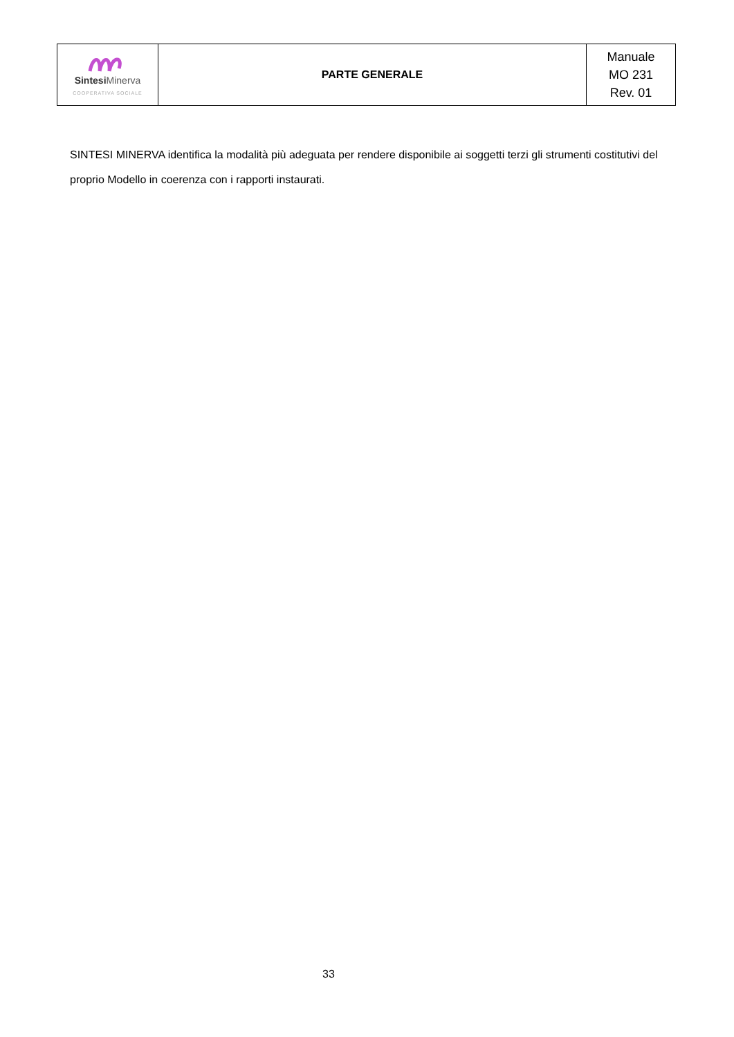| Sintesi Minerva COOPERATIVA SOCIALE | PARTE GENERALE | Manuale MO 231 Rev. 01 |
SINTESI MINERVA identifica la modalità più adeguata per rendere disponibile ai soggetti terzi gli strumenti costitutivi del proprio Modello in coerenza con i rapporti instaurati.
33